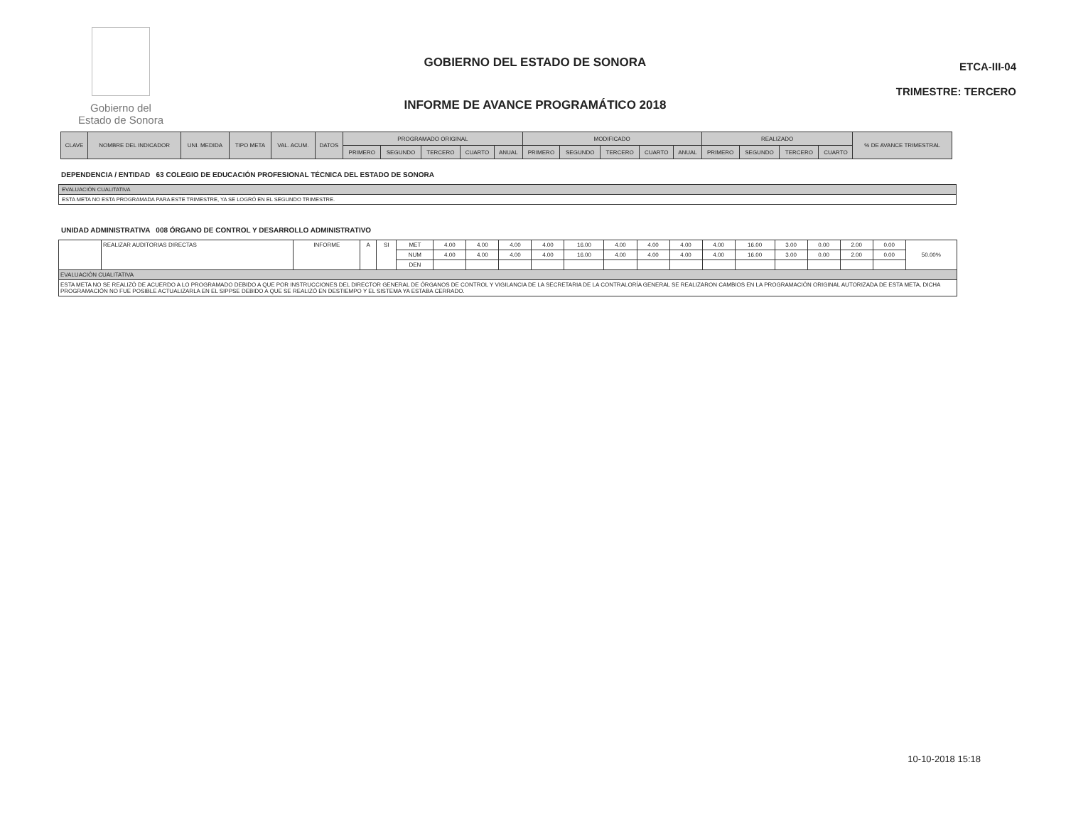Gobierno del
Estado de Sonora
GOBIERNO DEL ESTADO DE SONORA
INFORME DE AVANCE PROGRAMÁTICO 2018
ETCA-III-04
TRIMESTRE: TERCERO
| CLAVE | NOMBRE DEL INDICADOR | UNI. MEDIDA | TIPO META | VAL. ACUM. | DATOS | PROGRAMADO ORIGINAL | | | | | MODIFICADO | | | | | REALIZADO | | | | % DE AVANCE TRIMESTRAL |
| --- | --- | --- | --- | --- | --- | --- | --- | --- | --- | --- | --- | --- | --- | --- | --- | --- | --- | --- | --- | --- |
| | | | | | | PRIMERO | SEGUNDO | TERCERO | CUARTO | ANUAL | PRIMERO | SEGUNDO | TERCERO | CUARTO | ANUAL | PRIMERO | SEGUNDO | TERCERO | CUARTO | |
DEPENDENCIA / ENTIDAD 63 COLEGIO DE EDUCACIÓN PROFESIONAL TÉCNICA DEL ESTADO DE SONORA
EVALUACIÓN CUALITATIVA
ESTA META NO ESTA PROGRAMADA PARA ESTE TRIMESTRE, YA SE LOGRÓ EN EL SEGUNDO TRIMESTRE.
UNIDAD ADMINISTRATIVA 008 ÓRGANO DE CONTROL Y DESARROLLO ADMINISTRATIVO
| | REALIZAR AUDITORIAS DIRECTAS | INFORME | A | SI | MET | 4.00 | 4.00 | 4.00 | 4.00 | 16.00 | 4.00 | 4.00 | 4.00 | 4.00 | 16.00 | 3.00 | 0.00 | 2.00 | 0.00 | 50.00% |
| | | | | | NUM | 4.00 | 4.00 | 4.00 | 4.00 | 16.00 | 4.00 | 4.00 | 4.00 | 4.00 | 16.00 | 3.00 | 0.00 | 2.00 | 0.00 | |
| | | | | | DEN | | | | | | | | | | | | | | | |
| EVALUACIÓN CUALITATIVA | | | | | | | | | | | | | | | | | | | | |
| ESTA META NO SE REALIZÓ DE ACUERDO A LO PROGRAMADO DEBIDO A QUE POR INSTRUCCIONES DEL DIRECTOR GENERAL DE ÓRGANOS DE CONTROL Y VIGILANCIA DE LA SECRETARIA DE LA CONTRALORÍA GENERAL SE REALIZARON CAMBIOS EN LA PROGRAMACIÓN ORIGINAL AUTORIZADA DE ESTA META, DICHA PROGRAMACIÓN NO FUE POSIBLE ACTUALIZARLA EN EL SIPPSE DEBIDO A QUE SE REALIZÓ EN DESTIEMPO Y EL SISTEMA YA ESTABA CERRADO. | | | | | | | | | | | | | | | | | | | | |
10-10-2018 15:18